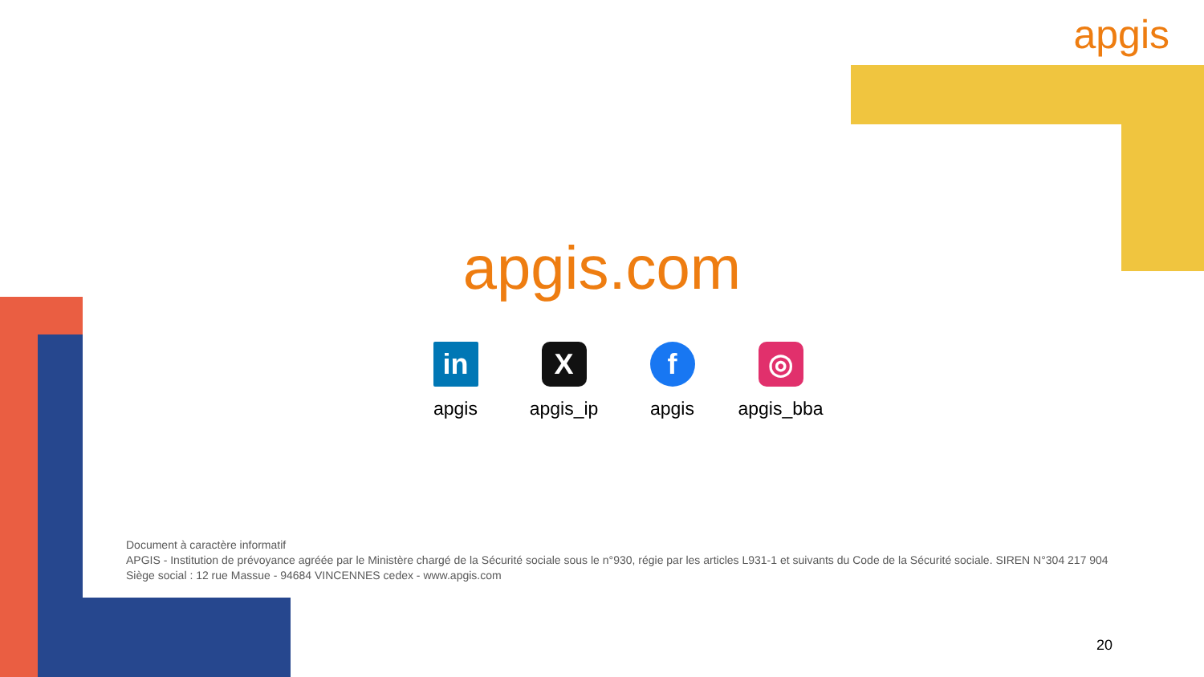apgis
apgis.com
in
apgis
X
apgis_ip
f
apgis
◎
apgis_bba
Document à caractère informatif
APGIS - Institution de prévoyance agréée par le Ministère chargé de la Sécurité sociale sous le n°930, régie par les articles L931-1 et suivants du Code de la Sécurité sociale. SIREN N°304 217 904
Siège social : 12 rue Massue - 94684 VINCENNES cedex - www.apgis.com
20